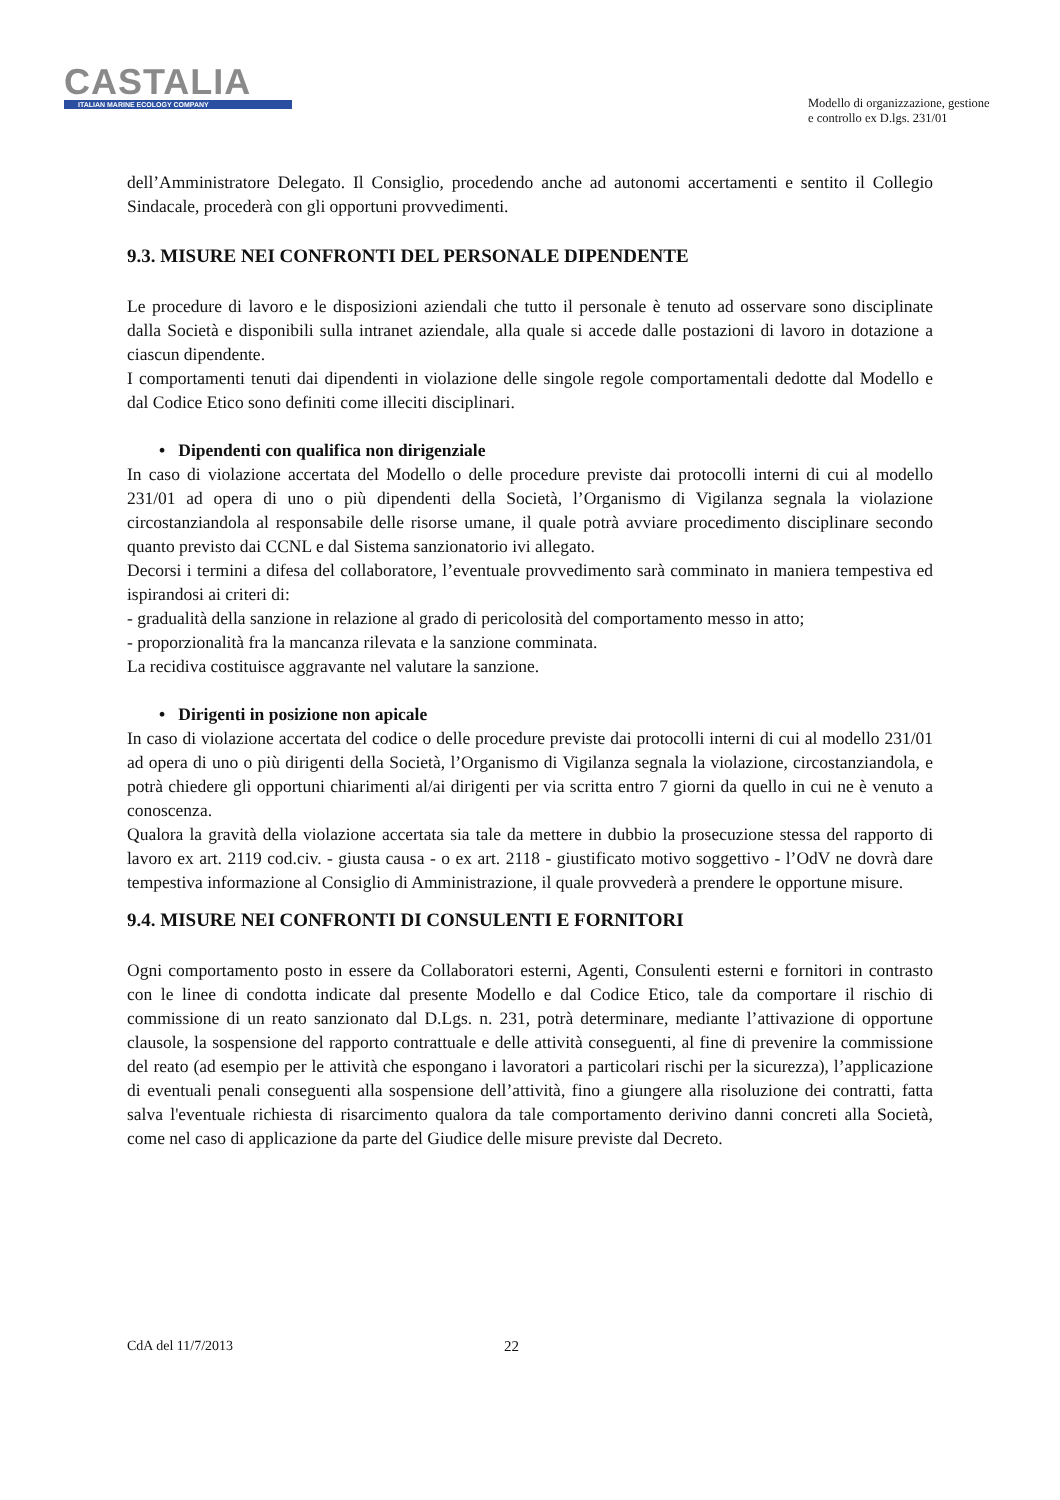CASTALIA
ITALIAN MARINE ECOLOGY COMPANY
Modello di organizzazione, gestione
e controllo ex D.lgs. 231/01
dell’Amministratore Delegato. Il Consiglio, procedendo anche ad autonomi accertamenti e sentito il Collegio Sindacale, procederà con gli opportuni provvedimenti.
9.3. MISURE NEI CONFRONTI DEL PERSONALE DIPENDENTE
Le procedure di lavoro e le disposizioni aziendali che tutto il personale è tenuto ad osservare sono disciplinate dalla Società e disponibili sulla intranet aziendale, alla quale si accede dalle postazioni di lavoro in dotazione a ciascun dipendente.
I comportamenti tenuti dai dipendenti in violazione delle singole regole comportamentali dedotte dal Modello e dal Codice Etico sono definiti come illeciti disciplinari.
• Dipendenti con qualifica non dirigenziale
In caso di violazione accertata del Modello o delle procedure previste dai protocolli interni di cui al modello 231/01 ad opera di uno o più dipendenti della Società, l’Organismo di Vigilanza segnala la violazione circostanziandola al responsabile delle risorse umane, il quale potrà avviare procedimento disciplinare secondo quanto previsto dai CCNL e dal Sistema sanzionatorio ivi allegato.
Decorsi i termini a difesa del collaboratore, l’eventuale provvedimento sarà comminato in maniera tempestiva ed ispirandosi ai criteri di:
- gradualità della sanzione in relazione al grado di pericolosità del comportamento messo in atto;
- proporzionalità fra la mancanza rilevata e la sanzione comminata.
La recidiva costituisce aggravante nel valutare la sanzione.
• Dirigenti in posizione non apicale
In caso di violazione accertata del codice o delle procedure previste dai protocolli interni di cui al modello 231/01 ad opera di uno o più dirigenti della Società, l’Organismo di Vigilanza segnala la violazione, circostanziandola, e potrà chiedere gli opportuni chiarimenti al/ai dirigenti per via scritta entro 7 giorni da quello in cui ne è venuto a conoscenza.
Qualora la gravità della violazione accertata sia tale da mettere in dubbio la prosecuzione stessa del rapporto di lavoro ex art. 2119 cod.civ. - giusta causa - o ex art. 2118 - giustificato motivo soggettivo - l’OdV ne dovrà dare tempestiva informazione al Consiglio di Amministrazione, il quale provvederà a prendere le opportune misure.
9.4. MISURE NEI CONFRONTI DI CONSULENTI E FORNITORI
Ogni comportamento posto in essere da Collaboratori esterni, Agenti, Consulenti esterni e fornitori in contrasto con le linee di condotta indicate dal presente Modello e dal Codice Etico, tale da comportare il rischio di commissione di un reato sanzionato dal D.Lgs. n. 231, potrà determinare, mediante l’attivazione di opportune clausole, la sospensione del rapporto contrattuale e delle attività conseguenti, al fine di prevenire la commissione del reato (ad esempio per le attività che espongano i lavoratori a particolari rischi per la sicurezza), l’applicazione di eventuali penali conseguenti alla sospensione dell’attività, fino a giungere alla risoluzione dei contratti, fatta salva l'eventuale richiesta di risarcimento qualora da tale comportamento derivino danni concreti alla Società, come nel caso di applicazione da parte del Giudice delle misure previste dal Decreto.
CdA del 11/7/2013 22